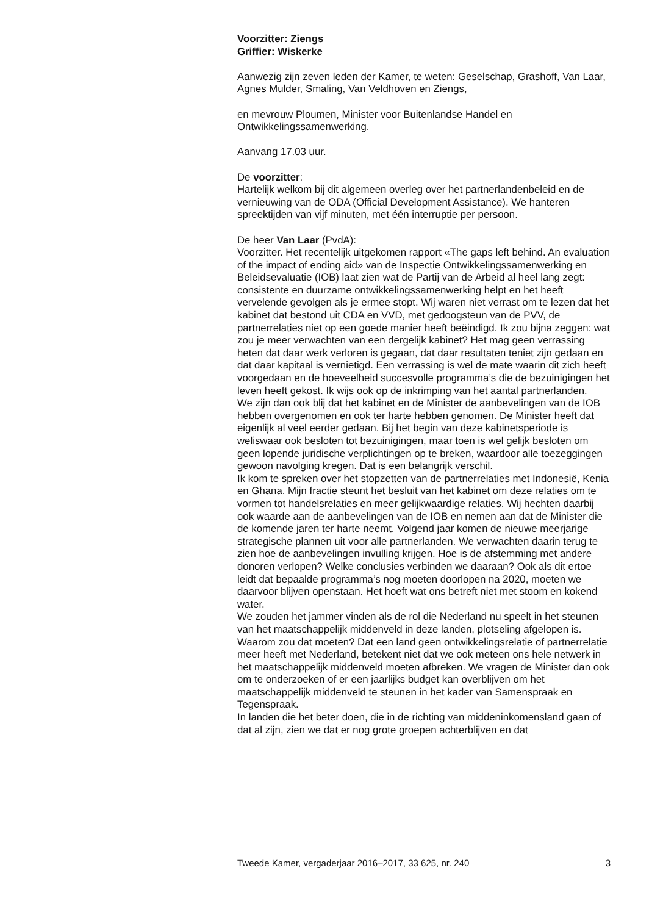Voorzitter: Ziengs
Griffier: Wiskerke
Aanwezig zijn zeven leden der Kamer, te weten: Geselschap, Grashoff, Van Laar, Agnes Mulder, Smaling, Van Veldhoven en Ziengs,
en mevrouw Ploumen, Minister voor Buitenlandse Handel en Ontwikkelingssamenwerking.
Aanvang 17.03 uur.
De voorzitter:
Hartelijk welkom bij dit algemeen overleg over het partnerlandenbeleid en de vernieuwing van de ODA (Official Development Assistance). We hanteren spreektijden van vijf minuten, met één interruptie per persoon.
De heer Van Laar (PvdA):
Voorzitter. Het recentelijk uitgekomen rapport «The gaps left behind. An evaluation of the impact of ending aid» van de Inspectie Ontwikkelingssamenwerking en Beleidsevaluatie (IOB) laat zien wat de Partij van de Arbeid al heel lang zegt: consistente en duurzame ontwikkelingssamenwerking helpt en het heeft vervelende gevolgen als je ermee stopt. Wij waren niet verrast om te lezen dat het kabinet dat bestond uit CDA en VVD, met gedoogsteun van de PVV, de partnerrelaties niet op een goede manier heeft beëindigd. Ik zou bijna zeggen: wat zou je meer verwachten van een dergelijk kabinet? Het mag geen verrassing heten dat daar werk verloren is gegaan, dat daar resultaten teniet zijn gedaan en dat daar kapitaal is vernietigd. Een verrassing is wel de mate waarin dit zich heeft voorgedaan en de hoeveelheid succesvolle programma’s die de bezuinigingen het leven heeft gekost. Ik wijs ook op de inkrimping van het aantal partnerlanden.
We zijn dan ook blij dat het kabinet en de Minister de aanbevelingen van de IOB hebben overgenomen en ook ter harte hebben genomen. De Minister heeft dat eigenlijk al veel eerder gedaan. Bij het begin van deze kabinetsperiode is weliswaar ook besloten tot bezuinigingen, maar toen is wel gelijk besloten om geen lopende juridische verplichtingen op te breken, waardoor alle toezeggingen gewoon navolging kregen. Dat is een belangrijk verschil.
Ik kom te spreken over het stopzetten van de partnerrelaties met Indonesië, Kenia en Ghana. Mijn fractie steunt het besluit van het kabinet om deze relaties om te vormen tot handelsrelaties en meer gelijkwaardige relaties. Wij hechten daarbij ook waarde aan de aanbevelingen van de IOB en nemen aan dat de Minister die de komende jaren ter harte neemt. Volgend jaar komen de nieuwe meerjarige strategische plannen uit voor alle partnerlanden. We verwachten daarin terug te zien hoe de aanbevelingen invulling krijgen. Hoe is de afstemming met andere donoren verlopen? Welke conclusies verbinden we daaraan? Ook als dit ertoe leidt dat bepaalde programma’s nog moeten doorlopen na 2020, moeten we daarvoor blijven openstaan. Het hoeft wat ons betreft niet met stoom en kokend water.
We zouden het jammer vinden als de rol die Nederland nu speelt in het steunen van het maatschappelijk middenveld in deze landen, plotseling afgelopen is. Waarom zou dat moeten? Dat een land geen ontwikkelingsrelatie of partnerrelatie meer heeft met Nederland, betekent niet dat we ook meteen ons hele netwerk in het maatschappelijk middenveld moeten afbreken. We vragen de Minister dan ook om te onderzoeken of er een jaarlijks budget kan overblijven om het maatschappelijk middenveld te steunen in het kader van Samenspraak en Tegenspraak.
In landen die het beter doen, die in de richting van middeninkomensland gaan of dat al zijn, zien we dat er nog grote groepen achterblijven en dat
Tweede Kamer, vergaderjaar 2016–2017, 33 625, nr. 240 3